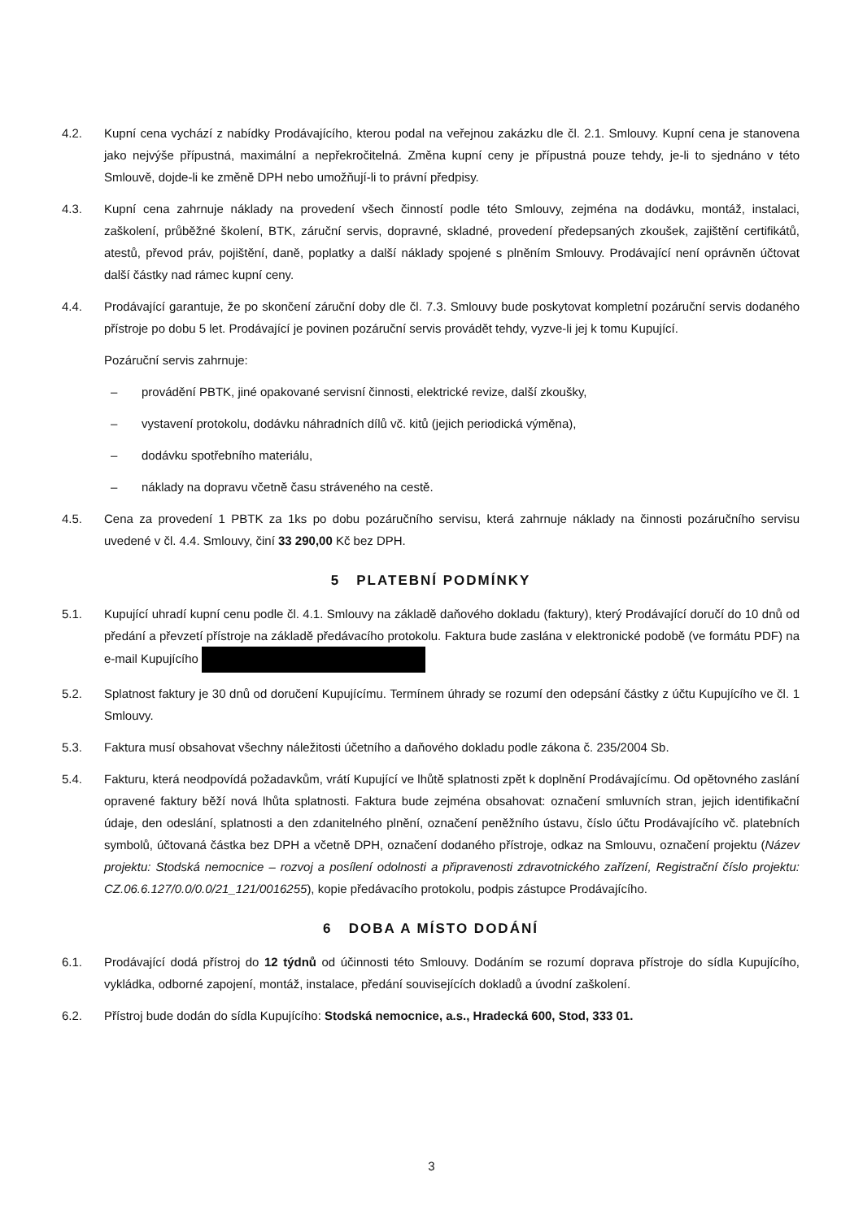4.2. Kupní cena vychází z nabídky Prodávajícího, kterou podal na veřejnou zakázku dle čl. 2.1. Smlouvy. Kupní cena je stanovena jako nejvýše přípustná, maximální a nepřekročitelná. Změna kupní ceny je přípustná pouze tehdy, je-li to sjednáno v této Smlouvě, dojde-li ke změně DPH nebo umožňují-li to právní předpisy.
4.3. Kupní cena zahrnuje náklady na provedení všech činností podle této Smlouvy, zejména na dodávku, montáž, instalaci, zaškolení, průběžné školení, BTK, záruční servis, dopravné, skladné, provedení předepsaných zkoušek, zajištění certifikátů, atestů, převod práv, pojištění, daně, poplatky a další náklady spojené s plněním Smlouvy. Prodávající není oprávněn účtovat další částky nad rámec kupní ceny.
4.4. Prodávající garantuje, že po skončení záruční doby dle čl. 7.3. Smlouvy bude poskytovat kompletní pozáruční servis dodaného přístroje po dobu 5 let. Prodávající je povinen pozáruční servis provádět tehdy, vyzve-li jej k tomu Kupující.
Pozáruční servis zahrnuje:
– provádění PBTK, jiné opakované servisní činnosti, elektrické revize, další zkoušky,
– vystavení protokolu, dodávku náhradních dílů vč. kitů (jejich periodická výměna),
– dodávku spotřebního materiálu,
– náklady na dopravu včetně času stráveného na cestě.
4.5. Cena za provedení 1 PBTK za 1ks po dobu pozáručního servisu, která zahrnuje náklady na činnosti pozáručního servisu uvedené v čl. 4.4. Smlouvy, činí 33 290,00 Kč bez DPH.
5 PLATEBNÍ PODMÍNKY
5.1. Kupující uhradí kupní cenu podle čl. 4.1. Smlouvy na základě daňového dokladu (faktury), který Prodávající doručí do 10 dnů od předání a převzetí přístroje na základě předávacího protokolu. Faktura bude zaslána v elektronické podobě (ve formátu PDF) na e-mail Kupujícího
5.2. Splatnost faktury je 30 dnů od doručení Kupujícímu. Termínem úhrady se rozumí den odepsání částky z účtu Kupujícího ve čl. 1 Smlouvy.
5.3. Faktura musí obsahovat všechny náležitosti účetního a daňového dokladu podle zákona č. 235/2004 Sb.
5.4. Fakturu, která neodpovídá požadavkům, vrátí Kupující ve lhůtě splatnosti zpět k doplnění Prodávajícímu. Od opětovného zaslání opravené faktury běží nová lhůta splatnosti. Faktura bude zejména obsahovat: označení smluvních stran, jejich identifikační údaje, den odeslání, splatnosti a den zdanitelného plnění, označení peněžního ústavu, číslo účtu Prodávajícího vč. platebních symbolů, účtovaná částka bez DPH a včetně DPH, označení dodaného přístroje, odkaz na Smlouvu, označení projektu (Název projektu: Stodská nemocnice – rozvoj a posílení odolnosti a připravenosti zdravotnického zařízení, Registrační číslo projektu: CZ.06.6.127/0.0/0.0/21_121/0016255), kopie předávacího protokolu, podpis zástupce Prodávajícího.
6 DOBA A MÍSTO DODÁNÍ
6.1. Prodávající dodá přístroj do 12 týdnů od účinnosti této Smlouvy. Dodáním se rozumí doprava přístroje do sídla Kupujícího, vykládka, odborné zapojení, montáž, instalace, předání souvisejících dokladů a úvodní zaškolení.
6.2. Přístroj bude dodán do sídla Kupujícího: Stodská nemocnice, a.s., Hradecká 600, Stod, 333 01.
3